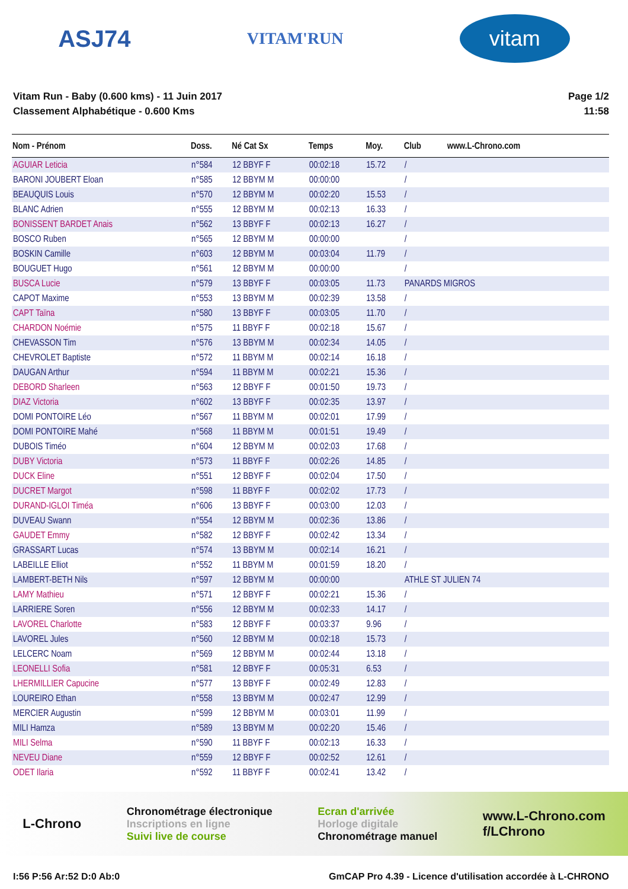ASJ74 VITAM'RUN vitam
Vitam Run - Baby (0.600 kms) - 11 Juin 2017
Classement Alphabétique - 0.600 Kms
Page 1/2
11:58
| Nom - Prénom | Doss. | Né Cat Sx | Temps | Moy. | Club www.L-Chrono.com |
| --- | --- | --- | --- | --- | --- |
| AGUIAR Leticia | n°584 | 12 BBYF F | 00:02:18 | 15.72 | / |
| BARONI JOUBERT Eloan | n°585 | 12 BBYM M | 00:00:00 | | / |
| BEAUQUIS Louis | n°570 | 12 BBYM M | 00:02:20 | 15.53 | / |
| BLANC Adrien | n°555 | 12 BBYM M | 00:02:13 | 16.33 | / |
| BONISSENT BARDET Anais | n°562 | 13 BBYF F | 00:02:13 | 16.27 | / |
| BOSCO Ruben | n°565 | 12 BBYM M | 00:00:00 | | / |
| BOSKIN Camille | n°603 | 12 BBYM M | 00:03:04 | 11.79 | / |
| BOUGUET Hugo | n°561 | 12 BBYM M | 00:00:00 | | / |
| BUSCA Lucie | n°579 | 13 BBYF F | 00:03:05 | 11.73 | PANARDS MIGROS |
| CAPOT Maxime | n°553 | 13 BBYM M | 00:02:39 | 13.58 | / |
| CAPT Taïna | n°580 | 13 BBYF F | 00:03:05 | 11.70 | / |
| CHARDON Noémie | n°575 | 11 BBYF F | 00:02:18 | 15.67 | / |
| CHEVASSON Tim | n°576 | 13 BBYM M | 00:02:34 | 14.05 | / |
| CHEVROLET Baptiste | n°572 | 11 BBYM M | 00:02:14 | 16.18 | / |
| DAUGAN Arthur | n°594 | 11 BBYM M | 00:02:21 | 15.36 | / |
| DEBORD Sharleen | n°563 | 12 BBYF F | 00:01:50 | 19.73 | / |
| DIAZ Victoria | n°602 | 13 BBYF F | 00:02:35 | 13.97 | / |
| DOMI PONTOIRE Léo | n°567 | 11 BBYM M | 00:02:01 | 17.99 | / |
| DOMI PONTOIRE Mahé | n°568 | 11 BBYM M | 00:01:51 | 19.49 | / |
| DUBOIS Timéo | n°604 | 12 BBYM M | 00:02:03 | 17.68 | / |
| DUBY Victoria | n°573 | 11 BBYF F | 00:02:26 | 14.85 | / |
| DUCK Eline | n°551 | 12 BBYF F | 00:02:04 | 17.50 | / |
| DUCRET Margot | n°598 | 11 BBYF F | 00:02:02 | 17.73 | / |
| DURAND-IGLOI Timéa | n°606 | 13 BBYF F | 00:03:00 | 12.03 | / |
| DUVEAU Swann | n°554 | 12 BBYM M | 00:02:36 | 13.86 | / |
| GAUDET Emmy | n°582 | 12 BBYF F | 00:02:42 | 13.34 | / |
| GRASSART Lucas | n°574 | 13 BBYM M | 00:02:14 | 16.21 | / |
| LABEILLE Elliot | n°552 | 11 BBYM M | 00:01:59 | 18.20 | / |
| LAMBERT-BETH Nils | n°597 | 12 BBYM M | 00:00:00 | | ATHLE ST JULIEN 74 |
| LAMY Mathieu | n°571 | 12 BBYF F | 00:02:21 | 15.36 | / |
| LARRIERE Soren | n°556 | 12 BBYM M | 00:02:33 | 14.17 | / |
| LAVOREL Charlotte | n°583 | 12 BBYF F | 00:03:37 | 9.96 | / |
| LAVOREL Jules | n°560 | 12 BBYM M | 00:02:18 | 15.73 | / |
| LELCERC Noam | n°569 | 12 BBYM M | 00:02:44 | 13.18 | / |
| LEONELLI Sofia | n°581 | 12 BBYF F | 00:05:31 | 6.53 | / |
| LHERMILLIER Capucine | n°577 | 13 BBYF F | 00:02:49 | 12.83 | / |
| LOUREIRO Ethan | n°558 | 13 BBYM M | 00:02:47 | 12.99 | / |
| MERCIER Augustin | n°599 | 12 BBYM M | 00:03:01 | 11.99 | / |
| MILI Hamza | n°589 | 13 BBYM M | 00:02:20 | 15.46 | / |
| MILI Selma | n°590 | 11 BBYF F | 00:02:13 | 16.33 | / |
| NEVEU Diane | n°559 | 12 BBYF F | 00:02:52 | 12.61 | / |
| ODET Ilaria | n°592 | 11 BBYF F | 00:02:41 | 13.42 | / |
L-Chrono Chronométrage électronique
Inscriptions en ligne
Suivi live de course Ecran d'arrivée
Horloge digitale
Chronométrage manuel www.L-Chrono.com
f/LChrono
I:56 P:56 Ar:52 D:0 Ab:0 GmCAP Pro 4.39 - Licence d'utilisation accordée à L-CHRONO